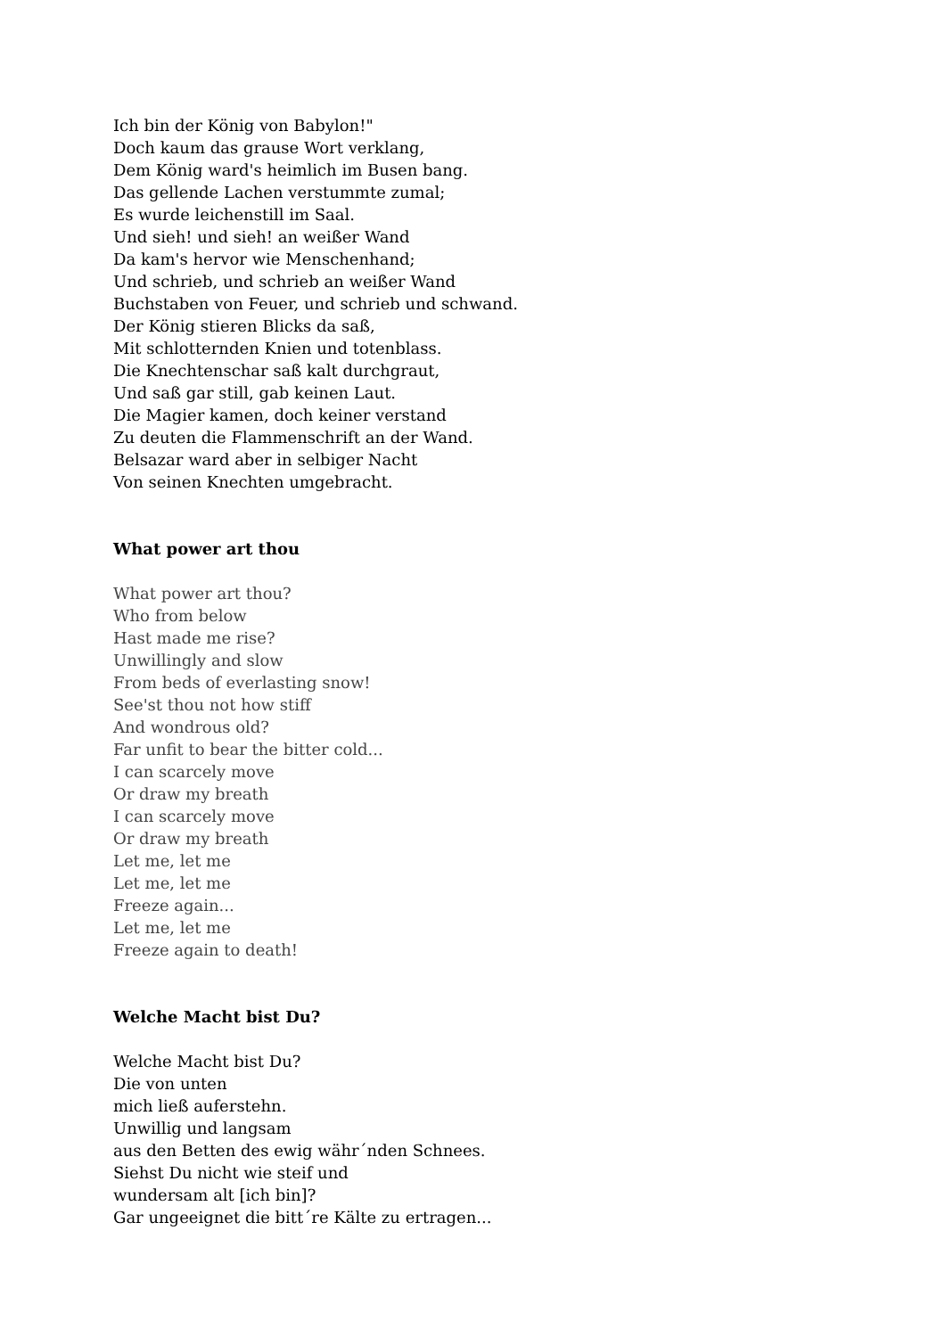Ich bin der König von Babylon!"
Doch kaum das grause Wort verklang,
Dem König ward's heimlich im Busen bang.
Das gellende Lachen verstummte zumal;
Es wurde leichenstill im Saal.
Und sieh! und sieh! an weißer Wand
Da kam's hervor wie Menschenhand;
Und schrieb, und schrieb an weißer Wand
Buchstaben von Feuer, und schrieb und schwand.
Der König stieren Blicks da saß,
Mit schlotternden Knien und totenblass.
Die Knechtenschar saß kalt durchgraut,
Und saß gar still, gab keinen Laut.
Die Magier kamen, doch keiner verstand
Zu deuten die Flammenschrift an der Wand.
Belsazar ward aber in selbiger Nacht
Von seinen Knechten umgebracht.
What power art thou
What power art thou?
Who from below
Hast made me rise?
Unwillingly and slow
From beds of everlasting snow!
See'st thou not how stiff
And wondrous old?
Far unfit to bear the bitter cold...
I can scarcely move
Or draw my breath
I can scarcely move
Or draw my breath
Let me, let me
Let me, let me
Freeze again...
Let me, let me
Freeze again to death!
Welche Macht bist Du?
Welche Macht bist Du?
Die von unten
mich ließ auferstehn.
Unwillig und langsam
aus den Betten des ewig währ´nden Schnees.
Siehst Du nicht wie steif und
wundersam alt [ich bin]?
Gar ungeeignet die bitt´re Kälte zu ertragen...